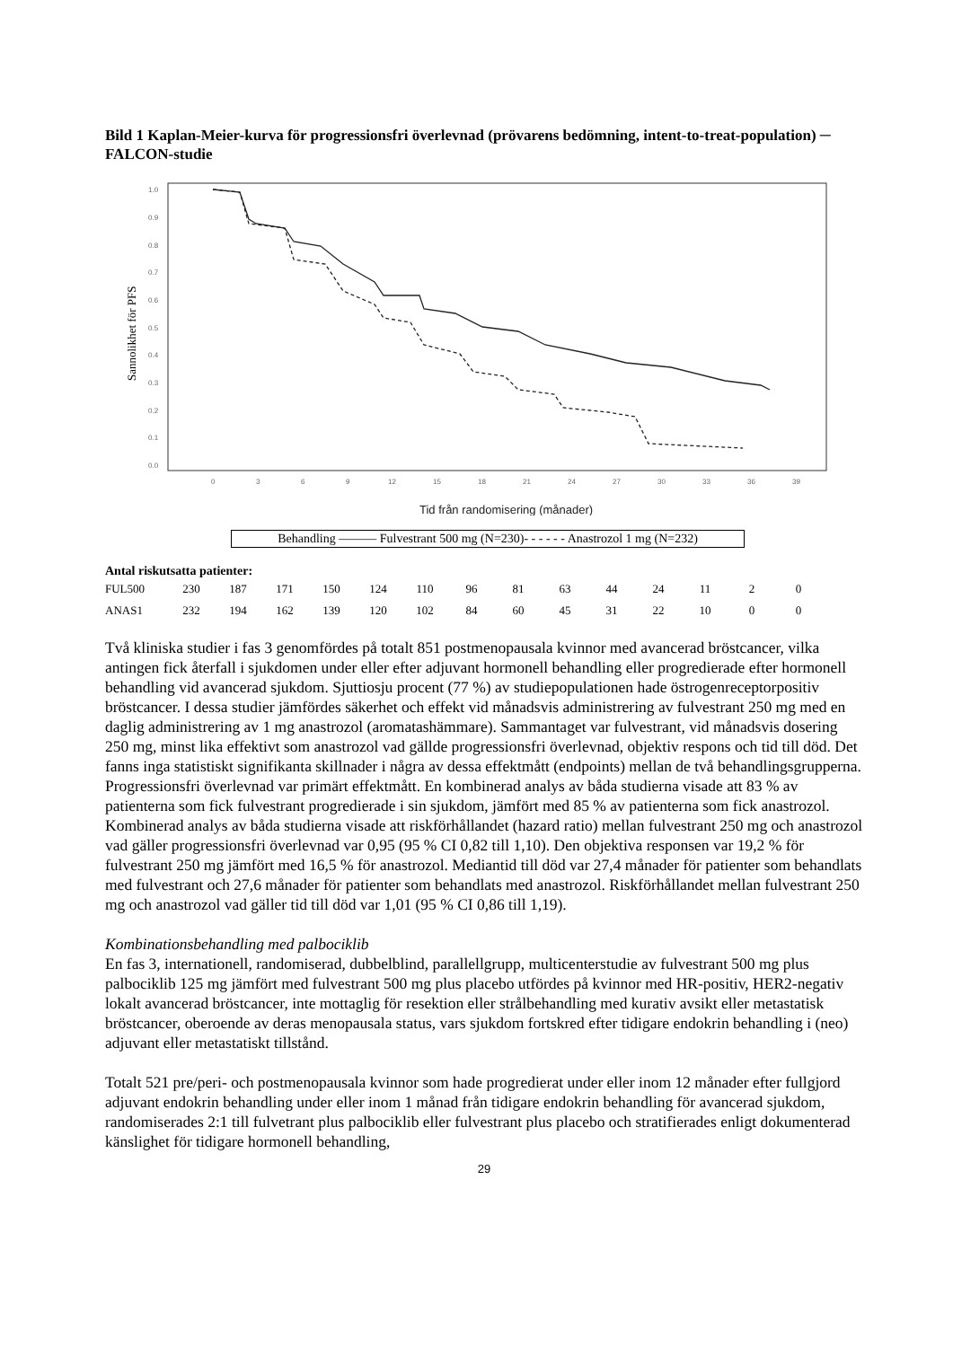Bild 1 Kaplan-Meier-kurva för progressionsfri överlevnad (prövarens bedömning, intent-to-treat-population) ─ FALCON-studie
Sannolikhet för PFS
1.0
0.9
0.8
0.7
0.6
0.5
0.4
0.3
0.2
0.1
0.0
0
3
6
9
12
15
18
21
24
27
30
33
36
39
Tid från randomisering (månader)
Behandling ——— Fulvestrant 500 mg (N=230)- - - - - - Anastrozol 1 mg (N=232)
Antal riskutsatta patienter:
| FUL500 | 230 | 187 | 171 | 150 | 124 | 110 | 96 | 81 | 63 | 44 | 24 | 11 | 2 | 0 |
| ANAS1 | 232 | 194 | 162 | 139 | 120 | 102 | 84 | 60 | 45 | 31 | 22 | 10 | 0 | 0 |
Två kliniska studier i fas 3 genomfördes på totalt 851 postmenopausala kvinnor med avancerad bröstcancer, vilka antingen fick återfall i sjukdomen under eller efter adjuvant hormonell behandling eller progredierade efter hormonell behandling vid avancerad sjukdom. Sjuttiosju procent (77 %) av studiepopulationen hade östrogenreceptorpositiv bröstcancer. I dessa studier jämfördes säkerhet och effekt vid månadsvis administrering av fulvestrant 250 mg med en daglig administrering av 1 mg anastrozol (aromatashämmare). Sammantaget var fulvestrant, vid månadsvis dosering 250 mg, minst lika effektivt som anastrozol vad gällde progressionsfri överlevnad, objektiv respons och tid till död. Det fanns inga statistiskt signifikanta skillnader i några av dessa effektmått (endpoints) mellan de två behandlingsgrupperna. Progressionsfri överlevnad var primärt effektmått. En kombinerad analys av båda studierna visade att 83 % av patienterna som fick fulvestrant progredierade i sin sjukdom, jämfört med 85 % av patienterna som fick anastrozol. Kombinerad analys av båda studierna visade att riskförhållandet (hazard ratio) mellan fulvestrant 250 mg och anastrozol vad gäller progressionsfri överlevnad var 0,95 (95 % CI 0,82 till 1,10). Den objektiva responsen var 19,2 % för fulvestrant 250 mg jämfört med 16,5 % för anastrozol. Mediantid till död var 27,4 månader för patienter som behandlats med fulvestrant och 27,6 månader för patienter som behandlats med anastrozol. Riskförhållandet mellan fulvestrant 250 mg och anastrozol vad gäller tid till död var 1,01 (95 % CI 0,86 till 1,19).
Kombinationsbehandling med palbociklib
En fas 3, internationell, randomiserad, dubbelblind, parallellgrupp, multicenterstudie av fulvestrant 500 mg plus palbociklib 125 mg jämfört med fulvestrant 500 mg plus placebo utfördes på kvinnor med HR-positiv, HER2-negativ lokalt avancerad bröstcancer, inte mottaglig för resektion eller strålbehandling med kurativ avsikt eller metastatisk bröstcancer, oberoende av deras menopausala status, vars sjukdom fortskred efter tidigare endokrin behandling i (neo) adjuvant eller metastatiskt tillstånd.
Totalt 521 pre/peri- och postmenopausala kvinnor som hade progredierat under eller inom 12 månader efter fullgjord adjuvant endokrin behandling under eller inom 1 månad från tidigare endokrin behandling för avancerad sjukdom, randomiserades 2:1 till fulvetrant plus palbociklib eller fulvestrant plus placebo och stratifierades enligt dokumenterad känslighet för tidigare hormonell behandling,
29